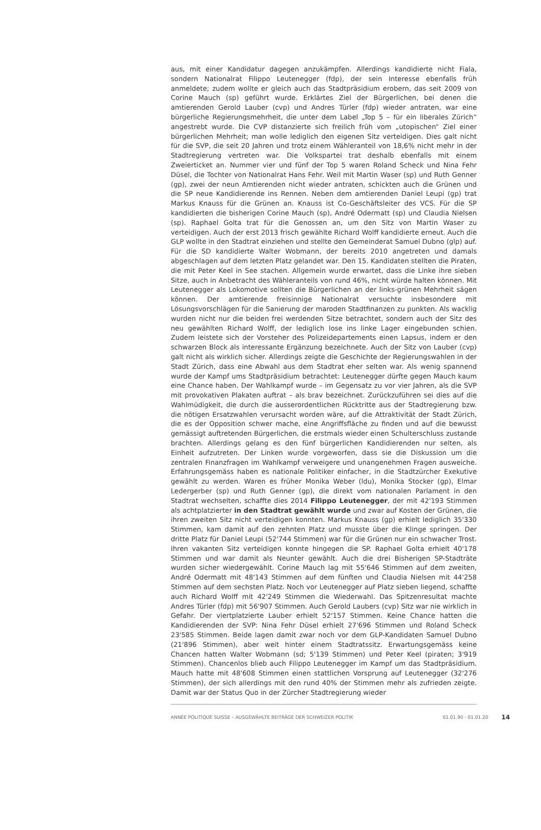aus, mit einer Kandidatur dagegen anzukämpfen. Allerdings kandidierte nicht Fiala, sondern Nationalrat Filippo Leutenegger (fdp), der sein Interesse ebenfalls früh anmeldete; zudem wollte er gleich auch das Stadtpräsidium erobern, das seit 2009 von Corine Mauch (sp) geführt wurde. Erklärtes Ziel der Bürgerlichen, bei denen die amtierenden Gerold Lauber (cvp) und Andres Türler (fdp) wieder antraten, war eine bürgerliche Regierungsmehrheit, die unter dem Label „Top 5 – für ein liberales Zürich“ angestrebt wurde. Die CVP distanzierte sich freilich früh vom „utopischen“ Ziel einer bürgerlichen Mehrheit; man wolle lediglich den eigenen Sitz verteidigen. Dies galt nicht für die SVP, die seit 20 Jahren und trotz einem Wähleranteil von 18,6% nicht mehr in der Stadtregierung vertreten war. Die Volkspartei trat deshalb ebenfalls mit einem Zweierticket an. Nummer vier und fünf der Top 5 waren Roland Scheck und Nina Fehr Düsel, die Tochter von Nationalrat Hans Fehr. Weil mit Martin Waser (sp) und Ruth Genner (gp), zwei der neun Amtierenden nicht wieder antraten, schickten auch die Grünen und die SP neue Kandidierende ins Rennen. Neben dem amtierenden Daniel Leupi (gp) trat Markus Knauss für die Grünen an. Knauss ist Co-Geschäftsleiter des VCS. Für die SP kandidierten die bisherigen Corine Mauch (sp), André Odermatt (sp) und Claudia Nielsen (sp). Raphael Golta trat für die Genossen an, um den Sitz von Martin Waser zu verteidigen. Auch der erst 2013 frisch gewählte Richard Wolff kandidierte erneut. Auch die GLP wollte in den Stadtrat einziehen und stellte den Gemeinderat Samuel Dubno (glp) auf. Für die SD kandidierte Walter Wobmann, der bereits 2010 angetreten und damals abgeschlagen auf dem letzten Platz gelandet war. Den 15. Kandidaten stellten die Piraten, die mit Peter Keel in See stachen. Allgemein wurde erwartet, dass die Linke ihre sieben Sitze, auch in Anbetracht des Wähleranteils von rund 46%, nicht würde halten können. Mit Leutenegger als Lokomotive sollten die Bürgerlichen an der links-grünen Mehrheit sägen können. Der amtierende freisinnige Nationalrat versuchte insbesondere mit Lösungsvorschlägen für die Sanierung der maroden Stadtfinanzen zu punkten. Als wacklig wurden nicht nur die beiden frei werdenden Sitze betrachtet, sondern auch der Sitz des neu gewählten Richard Wolff, der lediglich lose ins linke Lager eingebunden schien. Zudem leistete sich der Vorsteher des Polizeidepartements einen Lapsus, indem er den schwarzen Block als interessante Ergänzung bezeichnete. Auch der Sitz von Lauber (cvp) galt nicht als wirklich sicher. Allerdings zeigte die Geschichte der Regierungswahlen in der Stadt Zürich, dass eine Abwahl aus dem Stadtrat eher selten war. Als wenig spannend wurde der Kampf ums Stadtpräsidium betrachtet: Leutenegger dürfte gegen Mauch kaum eine Chance haben. Der Wahlkampf wurde – im Gegensatz zu vor vier Jahren, als die SVP mit provokativen Plakaten auftrat – als brav bezeichnet. Zurückzuführen sei dies auf die Wahlmüdigkeit, die durch die ausserordentlichen Rücktritte aus der Stadtregierung bzw. die nötigen Ersatzwahlen verursacht worden wäre, auf die Attraktivität der Stadt Zürich, die es der Opposition schwer mache, eine Angriffsfläche zu finden und auf die bewusst gemässigt auftretenden Bürgerlichen, die erstmals wieder einen Schulterschluss zustande brachten. Allerdings gelang es den fünf bürgerlichen Kandidierenden nur selten, als Einheit aufzutreten. Der Linken wurde vorgeworfen, dass sie die Diskussion um die zentralen Finanzfragen im Wahlkampf verweigere und unangenehmen Fragen ausweiche. Erfahrungsgemäss haben es nationale Politiker einfacher, in die Stadtzürcher Exekutive gewählt zu werden. Waren es früher Monika Weber (ldu), Monika Stocker (gp), Elmar Ledergerber (sp) und Ruth Genner (gp), die direkt vom nationalen Parlament in den Stadtrat wechselten, schaffte dies 2014 Filippo Leutenegger, der mit 42'193 Stimmen als achtplatzierter in den Stadtrat gewählt wurde und zwar auf Kosten der Grünen, die ihren zweiten Sitz nicht verteidigen konnten. Markus Knauss (gp) erhielt lediglich 35'330 Stimmen, kam damit auf den zehnten Platz und musste über die Klinge springen. Der dritte Platz für Daniel Leupi (52'744 Stimmen) war für die Grünen nur ein schwacher Trost. Ihren vakanten Sitz verteidigen konnte hingegen die SP. Raphael Golta erhielt 40'178 Stimmen und war damit als Neunter gewählt. Auch die drei Bisherigen SP-Stadträte wurden sicher wiedergewählt. Corine Mauch lag mit 55'646 Stimmen auf dem zweiten, André Odermatt mit 48'143 Stimmen auf dem fünften und Claudia Nielsen mit 44'258 Stimmen auf dem sechsten Platz. Noch vor Leutenegger auf Platz sieben liegend, schaffte auch Richard Wolff mit 42'249 Stimmen die Wiederwahl. Das Spitzenresultat machte Andres Türler (fdp) mit 56'907 Stimmen. Auch Gerold Laubers (cvp) Sitz war nie wirklich in Gefahr. Der viertplatzierte Lauber erhielt 52'157 Stimmen. Keine Chance hatten die Kandidierenden der SVP: Nina Fehr Düsel erhielt 27'696 Stimmen und Roland Scheck 23'585 Stimmen. Beide lagen damit zwar noch vor dem GLP-Kandidaten Samuel Dubno (21'896 Stimmen), aber weit hinter einem Stadtratssitz. Erwartungsgemäss keine Chancen hatten Walter Wobmann (sd; 5'139 Stimmen) und Peter Keel (piraten; 3'919 Stimmen). Chancenlos blieb auch Filippo Leutenegger im Kampf um das Stadtpräsidium. Mauch hatte mit 48'608 Stimmen einen stattlichen Vorsprung auf Leutenegger (32'276 Stimmen), der sich allerdings mit den rund 40% der Stimmen mehr als zufrieden zeigte. Damit war der Status Quo in der Zürcher Stadtregierung wieder
ANNÉE POLITIQUE SUISSE – AUSGEWÄHLTE BEITRÄGE DER SCHWEIZER POLITIK 01.01.90 - 01.01.20 14